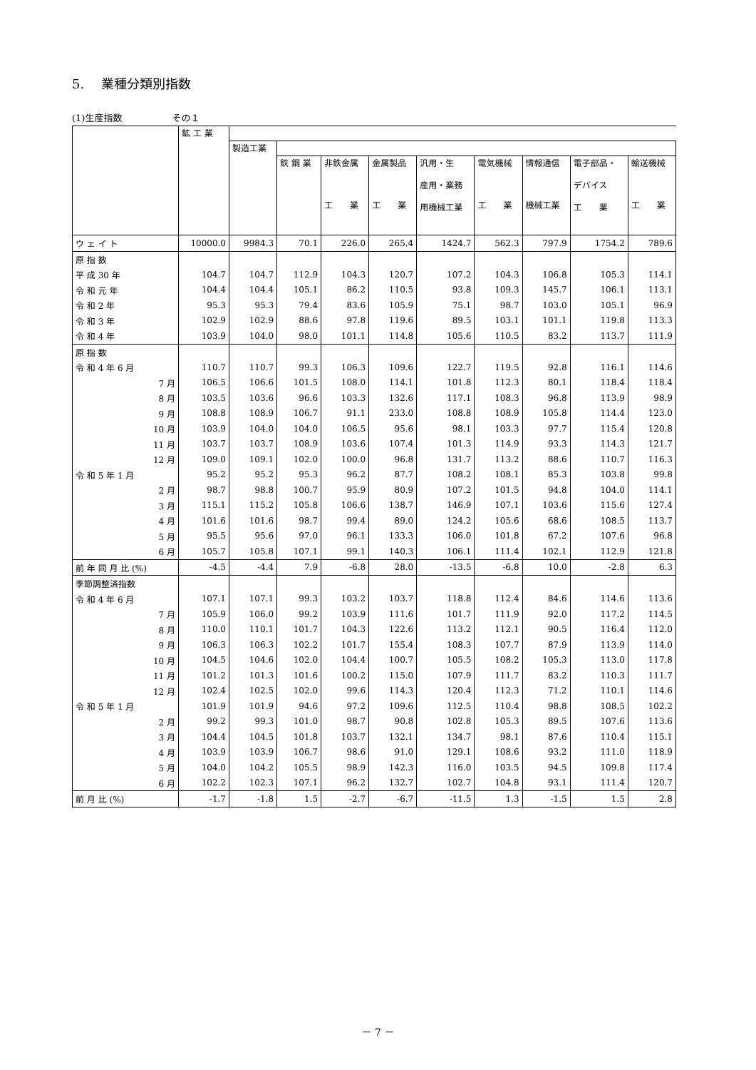5.　 業種分類別指数
(1)生産指数 その１
| | 鉱 工 業 | | | | | | | | | |
| --- | --- | --- | --- | --- | --- | --- | --- | --- | --- | --- |
| | | 製造工業 | | | | | | | | |
| | | | 鉄 鋼 業 | 非鉄金属 工 業 | 金属製品 工 業 | 汎用・生 産用・業務 用機械工業 | 電気機械 工 業 | 情報通信 機械工業 | 電子部品・ デバイス 工 業 | 輸送機械 工 業 |
| ウ ェ イ ト | 10000.0 | 9984.3 | 70.1 | 226.0 | 265.4 | 1424.7 | 562.3 | 797.9 | 1754.2 | 789.6 |
| 原 指 数 | | | | | | | | | | |
| 平 成 30 年 | 104.7 | 104.7 | 112.9 | 104.3 | 120.7 | 107.2 | 104.3 | 106.8 | 105.3 | 114.1 |
| 令 和 元 年 | 104.4 | 104.4 | 105.1 | 86.2 | 110.5 | 93.8 | 109.3 | 145.7 | 106.1 | 113.1 |
| 令 和 2 年 | 95.3 | 95.3 | 79.4 | 83.6 | 105.9 | 75.1 | 98.7 | 103.0 | 105.1 | 96.9 |
| 令 和 3 年 | 102.9 | 102.9 | 88.6 | 97.8 | 119.6 | 89.5 | 103.1 | 101.1 | 119.8 | 113.3 |
| 令 和 4 年 | 103.9 | 104.0 | 98.0 | 101.1 | 114.8 | 105.6 | 110.5 | 83.2 | 113.7 | 111.9 |
| 原 指 数 | | | | | | | | | | |
| 令 和 4 年 6 月 | 110.7 | 110.7 | 99.3 | 106.3 | 109.6 | 122.7 | 119.5 | 92.8 | 116.1 | 114.6 |
| 7 月 | 106.5 | 106.6 | 101.5 | 108.0 | 114.1 | 101.8 | 112.3 | 80.1 | 118.4 | 118.4 |
| 8 月 | 103.5 | 103.6 | 96.6 | 103.3 | 132.6 | 117.1 | 108.3 | 96.8 | 113.9 | 98.9 |
| 9 月 | 108.8 | 108.9 | 106.7 | 91.1 | 233.0 | 108.8 | 108.9 | 105.8 | 114.4 | 123.0 |
| 10 月 | 103.9 | 104.0 | 104.0 | 106.5 | 95.6 | 98.1 | 103.3 | 97.7 | 115.4 | 120.8 |
| 11 月 | 103.7 | 103.7 | 108.9 | 103.6 | 107.4 | 101.3 | 114.9 | 93.3 | 114.3 | 121.7 |
| 12 月 | 109.0 | 109.1 | 102.0 | 100.0 | 96.8 | 131.7 | 113.2 | 88.6 | 110.7 | 116.3 |
| 令 和 5 年 1 月 | 95.2 | 95.2 | 95.3 | 96.2 | 87.7 | 108.2 | 108.1 | 85.3 | 103.8 | 99.8 |
| 2 月 | 98.7 | 98.8 | 100.7 | 95.9 | 80.9 | 107.2 | 101.5 | 94.8 | 104.0 | 114.1 |
| 3 月 | 115.1 | 115.2 | 105.8 | 106.6 | 138.7 | 146.9 | 107.1 | 103.6 | 115.6 | 127.4 |
| 4 月 | 101.6 | 101.6 | 98.7 | 99.4 | 89.0 | 124.2 | 105.6 | 68.6 | 108.5 | 113.7 |
| 5 月 | 95.5 | 95.6 | 97.0 | 96.1 | 133.3 | 106.0 | 101.8 | 67.2 | 107.6 | 96.8 |
| 6 月 | 105.7 | 105.8 | 107.1 | 99.1 | 140.3 | 106.1 | 111.4 | 102.1 | 112.9 | 121.8 |
| 前 年 同 月 比 (%) | -4.5 | -4.4 | 7.9 | -6.8 | 28.0 | -13.5 | -6.8 | 10.0 | -2.8 | 6.3 |
| 季節調整済指数 | | | | | | | | | | |
| 令 和 4 年 6 月 | 107.1 | 107.1 | 99.3 | 103.2 | 103.7 | 118.8 | 112.4 | 84.6 | 114.6 | 113.6 |
| 7 月 | 105.9 | 106.0 | 99.2 | 103.9 | 111.6 | 101.7 | 111.9 | 92.0 | 117.2 | 114.5 |
| 8 月 | 110.0 | 110.1 | 101.7 | 104.3 | 122.6 | 113.2 | 112.1 | 90.5 | 116.4 | 112.0 |
| 9 月 | 106.3 | 106.3 | 102.2 | 101.7 | 155.4 | 108.3 | 107.7 | 87.9 | 113.9 | 114.0 |
| 10 月 | 104.5 | 104.6 | 102.0 | 104.4 | 100.7 | 105.5 | 108.2 | 105.3 | 113.0 | 117.8 |
| 11 月 | 101.2 | 101.3 | 101.6 | 100.2 | 115.0 | 107.9 | 111.7 | 83.2 | 110.3 | 111.7 |
| 12 月 | 102.4 | 102.5 | 102.0 | 99.6 | 114.3 | 120.4 | 112.3 | 71.2 | 110.1 | 114.6 |
| 令 和 5 年 1 月 | 101.9 | 101.9 | 94.6 | 97.2 | 109.6 | 112.5 | 110.4 | 98.8 | 108.5 | 102.2 |
| 2 月 | 99.2 | 99.3 | 101.0 | 98.7 | 90.8 | 102.8 | 105.3 | 89.5 | 107.6 | 113.6 |
| 3 月 | 104.4 | 104.5 | 101.8 | 103.7 | 132.1 | 134.7 | 98.1 | 87.6 | 110.4 | 115.1 |
| 4 月 | 103.9 | 103.9 | 106.7 | 98.6 | 91.0 | 129.1 | 108.6 | 93.2 | 111.0 | 118.9 |
| 5 月 | 104.0 | 104.2 | 105.5 | 98.9 | 142.3 | 116.0 | 103.5 | 94.5 | 109.8 | 117.4 |
| 6 月 | 102.2 | 102.3 | 107.1 | 96.2 | 132.7 | 102.7 | 104.8 | 93.1 | 111.4 | 120.7 |
| 前 月 比 (%) | -1.7 | -1.8 | 1.5 | -2.7 | -6.7 | -11.5 | 1.3 | -1.5 | 1.5 | 2.8 |
－ 7 －